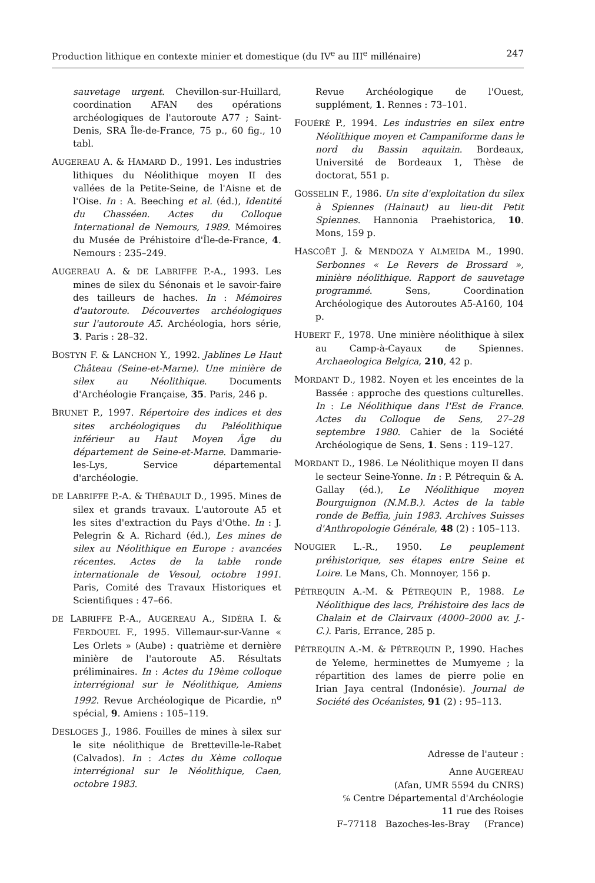Production lithique en contexte minier et domestique (du IV<sup>e</sup> au III<sup>e</sup> millénaire) 247
sauvetage urgent. Chevillon-sur-Huillard, coordination AFAN des opérations archéologiques de l'autoroute A77 ; Saint-Denis, SRA Île-de-France, 75 p., 60 fig., 10 tabl.
AUGEREAU A. & HAMARD D., 1991. Les industries lithiques du Néolithique moyen II des vallées de la Petite-Seine, de l'Aisne et de l'Oise. In : A. Beeching et al. (éd.), Identité du Chasséen. Actes du Colloque International de Nemours, 1989. Mémoires du Musée de Préhistoire d'Île-de-France, 4. Nemours : 235–249.
AUGEREAU A. & DE LABRIFFE P.-A., 1993. Les mines de silex du Sénonais et le savoir-faire des tailleurs de haches. In : Mémoires d'autoroute. Découvertes archéologiques sur l'autoroute A5. Archéologia, hors série, 3. Paris : 28–32.
BOSTYN F. & LANCHON Y., 1992. Jablines Le Haut Château (Seine-et-Marne). Une minière de silex au Néolithique. Documents d'Archéologie Française, 35. Paris, 246 p.
BRUNET P., 1997. Répertoire des indices et des sites archéologiques du Paléolithique inférieur au Haut Moyen Âge du département de Seine-et-Marne. Dammarie-les-Lys, Service départemental d'archéologie.
DE LABRIFFE P.-A. & THÉBAULT D., 1995. Mines de silex et grands travaux. L'autoroute A5 et les sites d'extraction du Pays d'Othe. In : J. Pelegrin & A. Richard (éd.), Les mines de silex au Néolithique en Europe : avancées récentes. Actes de la table ronde internationale de Vesoul, octobre 1991. Paris, Comité des Travaux Historiques et Scientifiques : 47–66.
DE LABRIFFE P.-A., AUGEREAU A., SIDÉRA I. & FERDOUEL F., 1995. Villemaur-sur-Vanne « Les Orlets » (Aube) : quatrième et dernière minière de l'autoroute A5. Résultats préliminaires. In : Actes du 19ème colloque interrégional sur le Néolithique, Amiens 1992. Revue Archéologique de Picardie, n<sup>o</sup> spécial, 9. Amiens : 105–119.
DESLOGES J., 1986. Fouilles de mines à silex sur le site néolithique de Bretteville-le-Rabet (Calvados). In : Actes du Xème colloque interrégional sur le Néolithique, Caen, octobre 1983.
Revue Archéologique de l'Ouest, supplément, 1. Rennes : 73–101.
FOUÉRÉ P., 1994. Les industries en silex entre Néolithique moyen et Campaniforme dans le nord du Bassin aquitain. Bordeaux, Université de Bordeaux 1, Thèse de doctorat, 551 p.
GOSSELIN F., 1986. Un site d'exploitation du silex à Spiennes (Hainaut) au lieu-dit Petit Spiennes. Hannonia Praehistorica, 10. Mons, 159 p.
HASCOËT J. & MENDOZA Y ALMEIDA M., 1990. Serbonnes « Le Revers de Brossard », minière néolithique. Rapport de sauvetage programmé. Sens, Coordination Archéologique des Autoroutes A5-A160, 104 p.
HUBERT F., 1978. Une minière néolithique à silex au Camp-à-Cayaux de Spiennes. Archaeologica Belgica, 210, 42 p.
MORDANT D., 1982. Noyen et les enceintes de la Bassée : approche des questions culturelles. In : Le Néolithique dans l'Est de France. Actes du Colloque de Sens, 27–28 septembre 1980. Cahier de la Société Archéologique de Sens, 1. Sens : 119–127.
MORDANT D., 1986. Le Néolithique moyen II dans le secteur Seine-Yonne. In : P. Pétrequin & A. Gallay (éd.), Le Néolithique moyen Bourguignon (N.M.B.). Actes de la table ronde de Beffia, juin 1983. Archives Suisses d'Anthropologie Générale, 48 (2) : 105–113.
NOUGIER L.-R., 1950. Le peuplement préhistorique, ses étapes entre Seine et Loire. Le Mans, Ch. Monnoyer, 156 p.
PÉTREQUIN A.-M. & PÉTREQUIN P., 1988. Le Néolithique des lacs, Préhistoire des lacs de Chalain et de Clairvaux (4000–2000 av. J.-C.). Paris, Errance, 285 p.
PÉTREQUIN A.-M. & PÉTREQUIN P., 1990. Haches de Yeleme, herminettes de Mumyeme ; la répartition des lames de pierre polie en Irian Jaya central (Indonésie). Journal de Société des Océanistes, 91 (2) : 95–113.
Adresse de l'auteur :
Anne AUGEREAU
(Afan, UMR 5594 du CNRS)
℅ Centre Départemental d'Archéologie
11 rue des Roises
F–77118 Bazoches-les-Bray (France)